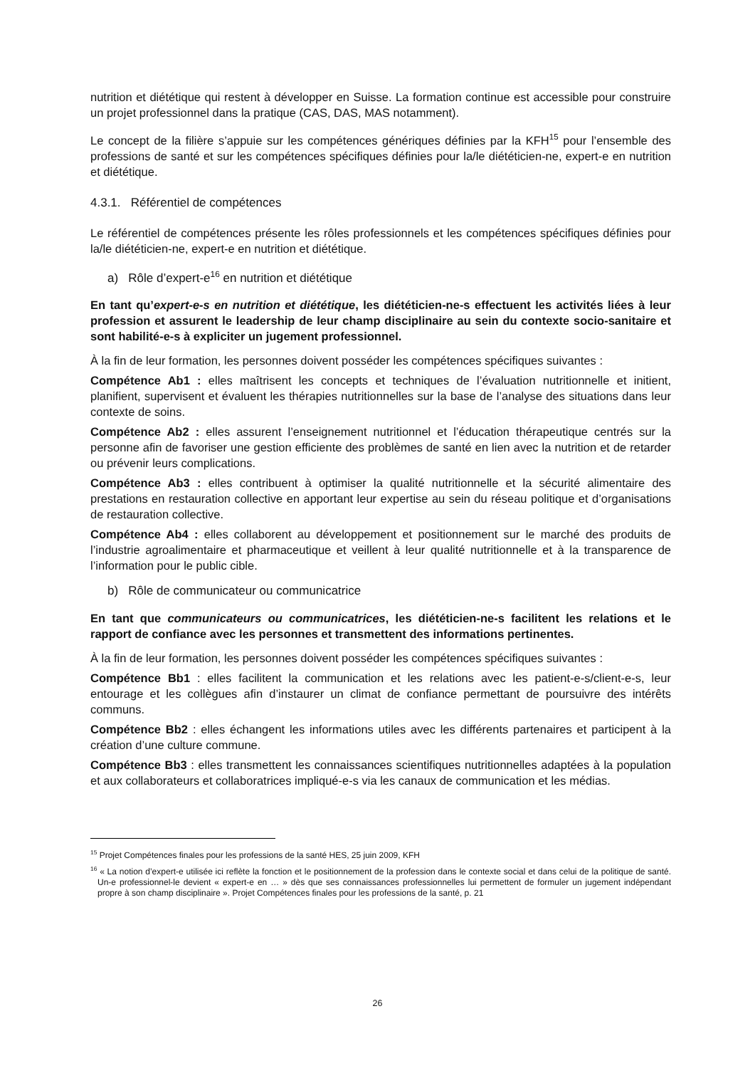nutrition et diététique qui restent à développer en Suisse. La formation continue est accessible pour construire un projet professionnel dans la pratique (CAS, DAS, MAS notamment).
Le concept de la filière s’appuie sur les compétences génériques définies par la KFH<sup>15</sup> pour l’ensemble des professions de santé et sur les compétences spécifiques définies pour la/le diététicien-ne, expert-e en nutrition et diététique.
4.3.1. Référentiel de compétences
Le référentiel de compétences présente les rôles professionnels et les compétences spécifiques définies pour la/le diététicien-ne, expert-e en nutrition et diététique.
a) Rôle d’expert-e<sup>16</sup> en nutrition et diététique
En tant qu’expert-e-s en nutrition et diététique, les diététicien-ne-s effectuent les activités liées à leur profession et assurent le leadership de leur champ disciplinaire au sein du contexte socio-sanitaire et sont habilité-e-s à expliciter un jugement professionnel.
À la fin de leur formation, les personnes doivent posséder les compétences spécifiques suivantes :
Compétence Ab1 : elles maîtrisent les concepts et techniques de l’évaluation nutritionnelle et initient, planifient, supervisent et évaluent les thérapies nutritionnelles sur la base de l’analyse des situations dans leur contexte de soins.
Compétence Ab2 : elles assurent l’enseignement nutritionnel et l’éducation thérapeutique centrés sur la personne afin de favoriser une gestion efficiente des problèmes de santé en lien avec la nutrition et de retarder ou prévenir leurs complications.
Compétence Ab3 : elles contribuent à optimiser la qualité nutritionnelle et la sécurité alimentaire des prestations en restauration collective en apportant leur expertise au sein du réseau politique et d’organisations de restauration collective.
Compétence Ab4 : elles collaborent au développement et positionnement sur le marché des produits de l’industrie agroalimentaire et pharmaceutique et veillent à leur qualité nutritionnelle et à la transparence de l’information pour le public cible.
b) Rôle de communicateur ou communicatrice
En tant que communicateurs ou communicatrices, les diététicien-ne-s facilitent les relations et le rapport de confiance avec les personnes et transmettent des informations pertinentes.
À la fin de leur formation, les personnes doivent posséder les compétences spécifiques suivantes :
Compétence Bb1 : elles facilitent la communication et les relations avec les patient-e-s/client-e-s, leur entourage et les collègues afin d’instaurer un climat de confiance permettant de poursuivre des intérêts communs.
Compétence Bb2 : elles échangent les informations utiles avec les différents partenaires et participent à la création d’une culture commune.
Compétence Bb3 : elles transmettent les connaissances scientifiques nutritionnelles adaptées à la population et aux collaborateurs et collaboratrices impliqué-e-s via les canaux de communication et les médias.
<sup>15</sup> Projet Compétences finales pour les professions de la santé HES, 25 juin 2009, KFH
<sup>16</sup> « La notion d’expert-e utilisée ici reflète la fonction et le positionnement de la profession dans le contexte social et dans celui de la politique de santé. Un-e professionnel-le devient « expert-e en … » dès que ses connaissances professionnelles lui permettent de formuler un jugement indépendant propre à son champ disciplinaire ». Projet Compétences finales pour les professions de la santé, p. 21
26